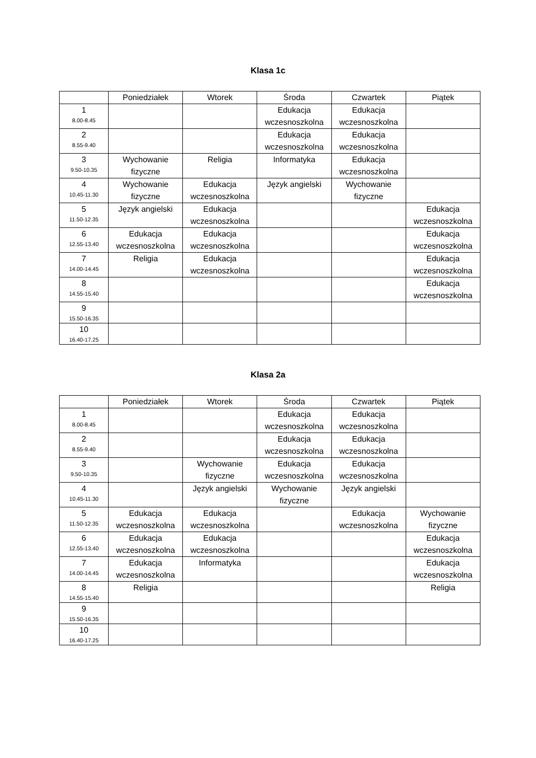Klasa 1c
| | Poniedziałek | Wtorek | Środa | Czwartek | Piątek |
| --- | --- | --- | --- | --- | --- |
| 1 8.00-8.45 | | | Edukacja wczesnoszkolna | Edukacja wczesnoszkolna | |
| 2 8.55-9.40 | | | Edukacja wczesnoszkolna | Edukacja wczesnoszkolna | |
| 3 9.50-10.35 | Wychowanie fizyczne | Religia | Informatyka | Edukacja wczesnoszkolna | |
| 4 10.45-11.30 | Wychowanie fizyczne | Edukacja wczesnoszkolna | Język angielski | Wychowanie fizyczne | |
| 5 11.50-12.35 | Język angielski | Edukacja wczesnoszkolna | | | Edukacja wczesnoszkolna |
| 6 12.55-13.40 | Edukacja wczesnoszkolna | Edukacja wczesnoszkolna | | | Edukacja wczesnoszkolna |
| 7 14.00-14.45 | Religia | Edukacja wczesnoszkolna | | | Edukacja wczesnoszkolna |
| 8 14.55-15.40 | | | | | Edukacja wczesnoszkolna |
| 9 15.50-16.35 | | | | | |
| 10 16.40-17.25 | | | | | |
Klasa 2a
| | Poniedziałek | Wtorek | Środa | Czwartek | Piątek |
| --- | --- | --- | --- | --- | --- |
| 1 8.00-8.45 | | | Edukacja wczesnoszkolna | Edukacja wczesnoszkolna | |
| 2 8.55-9.40 | | | Edukacja wczesnoszkolna | Edukacja wczesnoszkolna | |
| 3 9.50-10.35 | | Wychowanie fizyczne | Edukacja wczesnoszkolna | Edukacja wczesnoszkolna | |
| 4 10.45-11.30 | | Język angielski | Wychowanie fizyczne | Język angielski | |
| 5 11.50-12.35 | Edukacja wczesnoszkolna | Edukacja wczesnoszkolna | | Edukacja wczesnoszkolna | Wychowanie fizyczne |
| 6 12.55-13.40 | Edukacja wczesnoszkolna | Edukacja wczesnoszkolna | | | Edukacja wczesnoszkolna |
| 7 14.00-14.45 | Edukacja wczesnoszkolna | Informatyka | | | Edukacja wczesnoszkolna |
| 8 14.55-15.40 | Religia | | | | Religia |
| 9 15.50-16.35 | | | | | |
| 10 16.40-17.25 | | | | | |